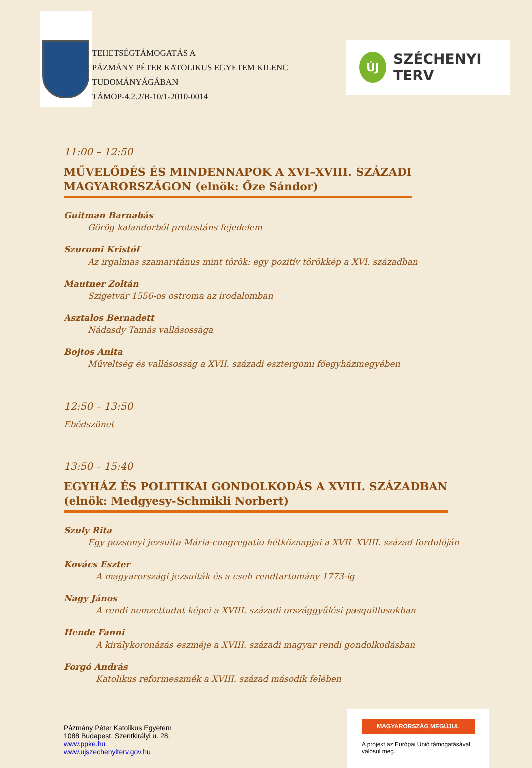TEHETSÉGTÁMOGATÁS A
PÁZMÁNY PÉTER KATOLIKUS EGYETEM KILENC TUDOMÁNYÁGÁBAN
TÁMOP-4.2.2/B-10/1-2010-0014
ÚJ
SZÉCHENYI TERV
11:00 – 12:50
MŰVELŐDÉS ÉS MINDENNAPOK A XVI–XVIII. SZÁZADI
MAGYARORSZÁGON (elnök: Őze Sándor)
Guitman Barnabás
Görög kalandorból protestáns fejedelem
Szuromi Kristóf
Az irgalmas szamaritánus mint török: egy pozitív törökkép a XVI. században
Mautner Zoltán
Szigetvár 1556-os ostroma az irodalomban
Asztalos Bernadett
Nádasdy Tamás vallásossága
Bojtos Anita
Műveltség és vallásosság a XVII. századi esztergomi főegyházmegyében
12:50 – 13:50
Ebédszünet
13:50 – 15:40
EGYHÁZ ÉS POLITIKAI GONDOLKODÁS A XVIII. SZÁZADBAN
(elnök: Medgyesy-Schmikli Norbert)
Szuly Rita
Egy pozsonyi jezsuita Mária-congregatio hétköznapjai a XVII–XVIII. század fordulóján
Kovács Eszter
A magyarországi jezsuiták és a cseh rendtartomány 1773-ig
Nagy János
A rendi nemzettudat képei a XVIII. századi országgyűlési pasquillusokban
Hende Fanni
A királykoronázás eszméje a XVIII. századi magyar rendi gondolkodásban
Forgó András
Katolikus reformeszmék a XVIII. század második felében
Pázmány Péter Katolikus Egyetem
1088 Budapest, Szentkirályi u. 28.
www.ppke.hu
www.ujszechenyiterv.gov.hu
MAGYARORSZÁG MEGÚJUL
A projekt az Európai Unió támogatásával valósul meg.